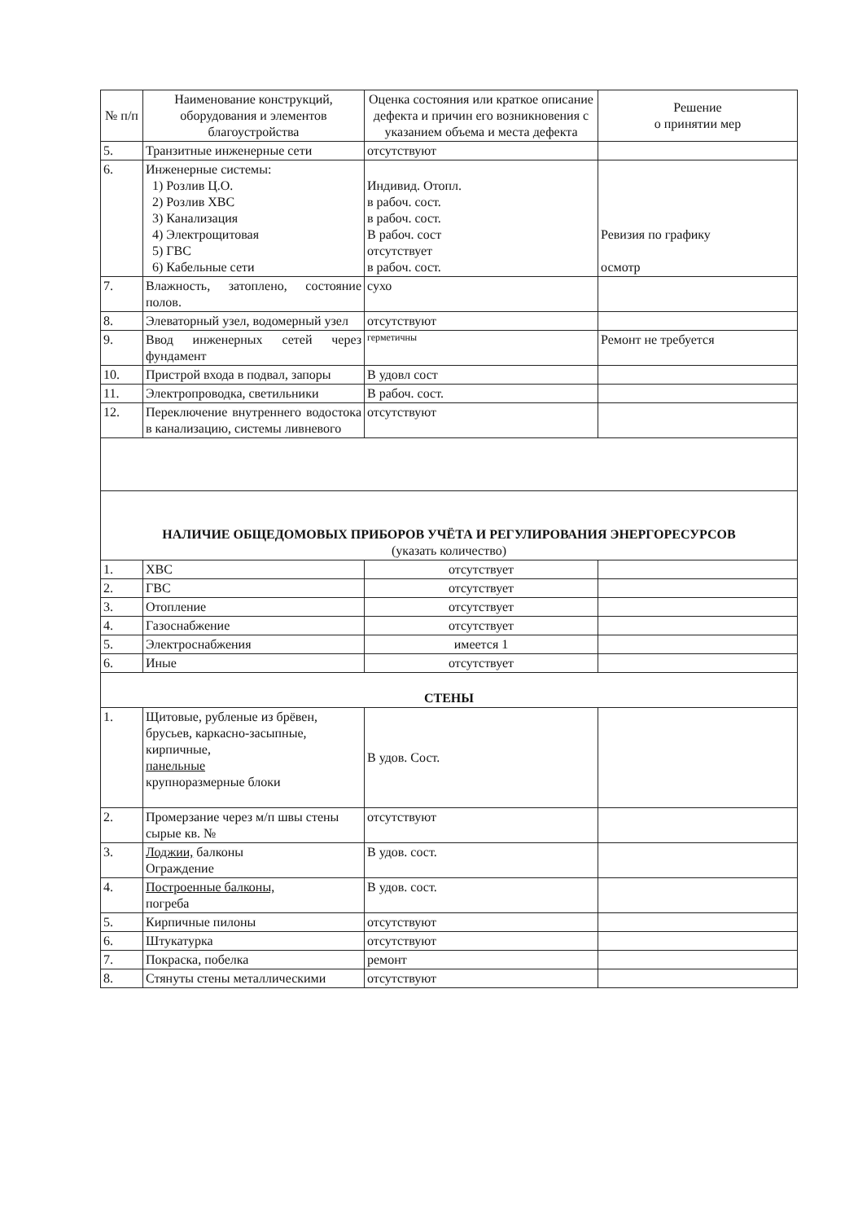| № п/п | Наименование конструкций, оборудования и элементов благоустройства | Оценка состояния или краткое описание дефекта и причин его возникновения с указанием объема и места дефекта | Решение о принятии мер |
| 5. | Транзитные инженерные сети | отсутствуют | |
| 6. | Инженерные системы: 1) Розлив Ц.О. 2) Розлив ХВС 3) Канализация 4) Электрощитовая 5) ГВС 6) Кабельные сети | Индивид. Отопл. в рабоч. сост. в рабоч. сост. В рабоч. сост отсутствует в рабоч. сост. | Ревизия по графику осмотр |
| 7. | Влажность, затоплено, состояние полов. | сухо | |
| 8. | Элеваторный узел, водомерный узел | отсутствуют | |
| 9. | Ввод инженерных сетей через фундамент | герметичны | Ремонт не требуется |
| 10. | Пристрой входа в подвал, запоры | В удовл сост | |
| 11. | Электропроводка, светильники | В рабоч. сост. | |
| 12. | Переключение внутреннего водостока в канализацию, системы ливневого | отсутствуют | |
| НАЛИЧИЕ ОБЩЕДОМОВЫХ ПРИБОРОВ УЧЁТА И РЕГУЛИРОВАНИЯ ЭНЕРГОРЕСУРСОВ (указать количество) | | | |
| 1. | ХВС | отсутствует | |
| 2. | ГВС | отсутствует | |
| 3. | Отопление | отсутствует | |
| 4. | Газоснабжение | отсутствует | |
| 5. | Электроснабжения | имеется 1 | |
| 6. | Иные | отсутствует | |
| СТЕНЫ | | | |
| 1. | Щитовые, рубленые из брёвен, брусьев, каркасно-засыпные, кирпичные, панельные крупноразмерные блоки | В удов. Сост. | |
| 2. | Промерзание через м/п швы стены сырые кв. № | отсутствуют | |
| 3. | Лоджии, балконы Ограждение | В удов. сост. | |
| 4. | Построенные балконы, погреба | В удов. сост. | |
| 5. | Кирпичные пилоны | отсутствуют | |
| 6. | Штукатурка | отсутствуют | |
| 7. | Покраска, побелка | ремонт | |
| 8. | Стянуты стены металлическими | отсутствуют | |